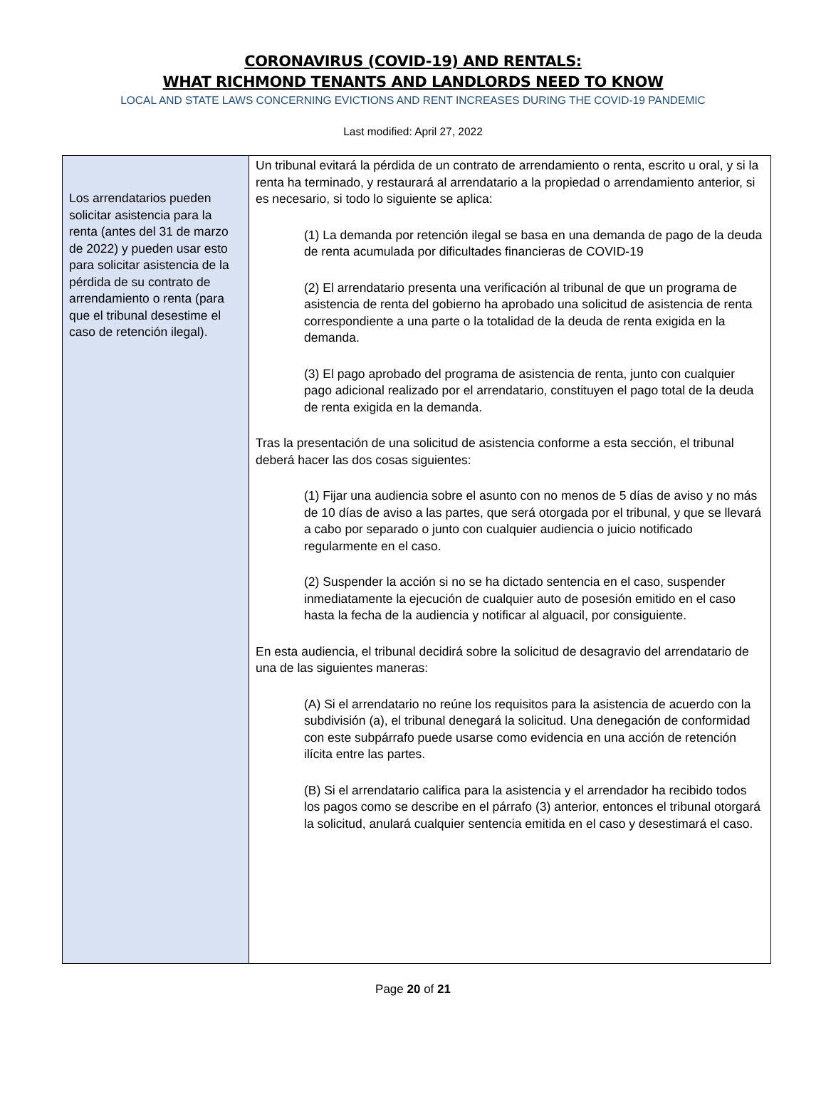CORONAVIRUS (COVID-19) AND RENTALS:
WHAT RICHMOND TENANTS AND LANDLORDS NEED TO KNOW
LOCAL AND STATE LAWS CONCERNING EVICTIONS AND RENT INCREASES DURING THE COVID-19 PANDEMIC
Last modified: April 27, 2022
| Los arrendatarios pueden solicitar asistencia para la renta (antes del 31 de marzo de 2022) y pueden usar esto para solicitar asistencia de la pérdida de su contrato de arrendamiento o renta (para que el tribunal desestime el caso de retención ilegal). | Un tribunal evitará la pérdida de un contrato de arrendamiento o renta, escrito u oral, y si la renta ha terminado, y restaurará al arrendatario a la propiedad o arrendamiento anterior, si es necesario, si todo lo siguiente se aplica: (1) La demanda por retención ilegal se basa en una demanda de pago de la deuda de renta acumulada por dificultades financieras de COVID-19 (2) El arrendatario presenta una verificación al tribunal de que un programa de asistencia de renta del gobierno ha aprobado una solicitud de asistencia de renta correspondiente a una parte o la totalidad de la deuda de renta exigida en la demanda. (3) El pago aprobado del programa de asistencia de renta, junto con cualquier pago adicional realizado por el arrendatario, constituyen el pago total de la deuda de renta exigida en la demanda. Tras la presentación de una solicitud de asistencia conforme a esta sección, el tribunal deberá hacer las dos cosas siguientes: (1) Fijar una audiencia sobre el asunto con no menos de 5 días de aviso y no más de 10 días de aviso a las partes, que será otorgada por el tribunal, y que se llevará a cabo por separado o junto con cualquier audiencia o juicio notificado regularmente en el caso. (2) Suspender la acción si no se ha dictado sentencia en el caso, suspender inmediatamente la ejecución de cualquier auto de posesión emitido en el caso hasta la fecha de la audiencia y notificar al alguacil, por consiguiente. En esta audiencia, el tribunal decidirá sobre la solicitud de desagravio del arrendatario de una de las siguientes maneras: (A) Si el arrendatario no reúne los requisitos para la asistencia de acuerdo con la subdivisión (a), el tribunal denegará la solicitud. Una denegación de conformidad con este subpárrafo puede usarse como evidencia en una acción de retención ilícita entre las partes. (B) Si el arrendatario califica para la asistencia y el arrendador ha recibido todos los pagos como se describe en el párrafo (3) anterior, entonces el tribunal otorgará la solicitud, anulará cualquier sentencia emitida en el caso y desestimará el caso. |
Page 20 of 21